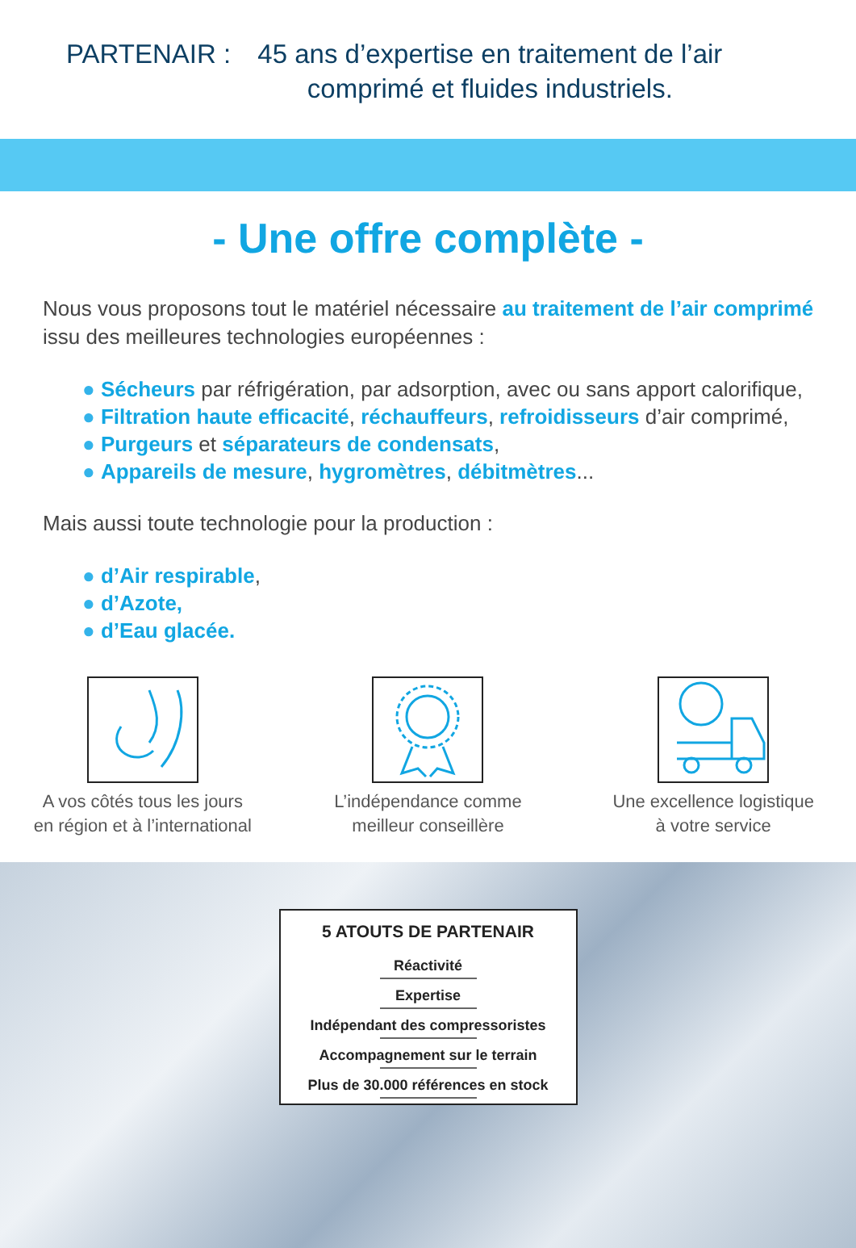PARTENAIR : 45 ans d’expertise en traitement de l’air
comprimé et fluides industriels.
- Une offre complète -
Nous vous proposons tout le matériel nécessaire au traitement de l’air comprimé issu des meilleures technologies européennes :
● Sécheurs par réfrigération, par adsorption, avec ou sans apport calorifique,
● Filtration haute efficacité, réchauffeurs, refroidisseurs d’air comprimé,
● Purgeurs et séparateurs de condensats,
● Appareils de mesure, hygromètres, débitmètres...
Mais aussi toute technologie pour la production :
● d’Air respirable,
● d’Azote,
● d’Eau glacée.
A vos côtés tous les jours
en région et à l’international
L’indépendance comme
meilleur conseillère
Une excellence logistique
à votre service
5 ATOUTS DE PARTENAIR
Réactivité
Expertise
Indépendant des compressoristes
Accompagnement sur le terrain
Plus de 30.000 références en stock